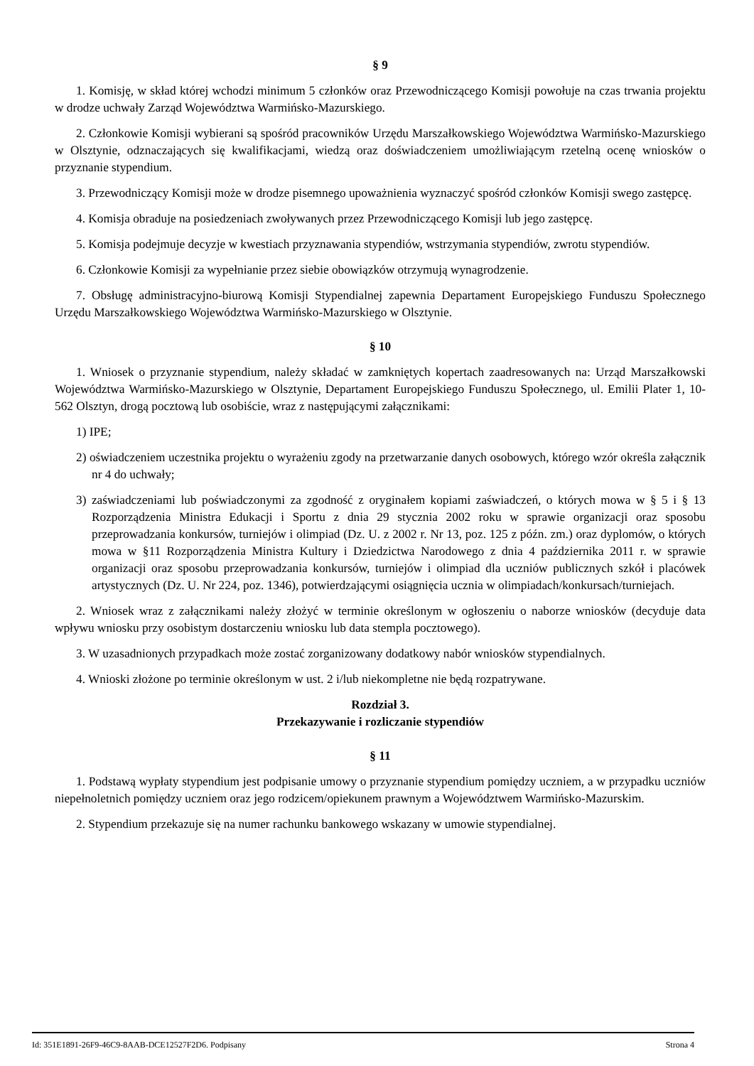§ 9
1. Komisję, w skład której wchodzi minimum 5 członków oraz Przewodniczącego Komisji powołuje na czas trwania projektu w drodze uchwały Zarząd Województwa Warmińsko-Mazurskiego.
2. Członkowie Komisji wybierani są spośród pracowników Urzędu Marszałkowskiego Województwa Warmińsko-Mazurskiego w Olsztynie, odznaczających się kwalifikacjami, wiedzą oraz doświadczeniem umożliwiającym rzetelną ocenę wniosków o przyznanie stypendium.
3. Przewodniczący Komisji może w drodze pisemnego upoważnienia wyznaczyć spośród członków Komisji swego zastępcę.
4. Komisja obraduje na posiedzeniach zwoływanych przez Przewodniczącego Komisji lub jego zastępcę.
5. Komisja podejmuje decyzje w kwestiach przyznawania stypendiów, wstrzymania stypendiów, zwrotu stypendiów.
6. Członkowie Komisji za wypełnianie przez siebie obowiązków otrzymują wynagrodzenie.
7. Obsługę administracyjno-biurową Komisji Stypendialnej zapewnia Departament Europejskiego Funduszu Społecznego Urzędu Marszałkowskiego Województwa Warmińsko-Mazurskiego w Olsztynie.
§ 10
1. Wniosek o przyznanie stypendium, należy składać w zamkniętych kopertach zaadresowanych na: Urząd Marszałkowski Województwa Warmińsko-Mazurskiego w Olsztynie, Departament Europejskiego Funduszu Społecznego, ul. Emilii Plater 1, 10-562 Olsztyn, drogą pocztową lub osobiście, wraz z następującymi załącznikami:
1) IPE;
2) oświadczeniem uczestnika projektu o wyrażeniu zgody na przetwarzanie danych osobowych, którego wzór określa załącznik nr 4 do uchwały;
3) zaświadczeniami lub poświadczonymi za zgodność z oryginałem kopiami zaświadczeń, o których mowa w § 5 i § 13 Rozporządzenia Ministra Edukacji i Sportu z dnia 29 stycznia 2002 roku w sprawie organizacji oraz sposobu przeprowadzania konkursów, turniejów i olimpiad (Dz. U. z 2002 r. Nr 13, poz. 125 z późn. zm.) oraz dyplomów, o których mowa w §11 Rozporządzenia Ministra Kultury i Dziedzictwa Narodowego z dnia 4 października 2011 r. w sprawie organizacji oraz sposobu przeprowadzania konkursów, turniejów i olimpiad dla uczniów publicznych szkół i placówek artystycznych (Dz. U. Nr 224, poz. 1346), potwierdzającymi osiągnięcia ucznia w olimpiadach/konkursach/turniejach.
2. Wniosek wraz z załącznikami należy złożyć w terminie określonym w ogłoszeniu o naborze wniosków (decyduje data wpływu wniosku przy osobistym dostarczeniu wniosku lub data stempla pocztowego).
3. W uzasadnionych przypadkach może zostać zorganizowany dodatkowy nabór wniosków stypendialnych.
4. Wnioski złożone po terminie określonym w ust. 2 i/lub niekompletne nie będą rozpatrywane.
Rozdział 3.
Przekazywanie i rozliczanie stypendiów
§ 11
1. Podstawą wypłaty stypendium jest podpisanie umowy o przyznanie stypendium pomiędzy uczniem, a w przypadku uczniów niepełnoletnich pomiędzy uczniem oraz jego rodzicem/opiekunem prawnym a Województwem Warmińsko-Mazurskim.
2. Stypendium przekazuje się na numer rachunku bankowego wskazany w umowie stypendialnej.
Id: 351E1891-26F9-46C9-8AAB-DCE12527F2D6. Podpisany Strona 4